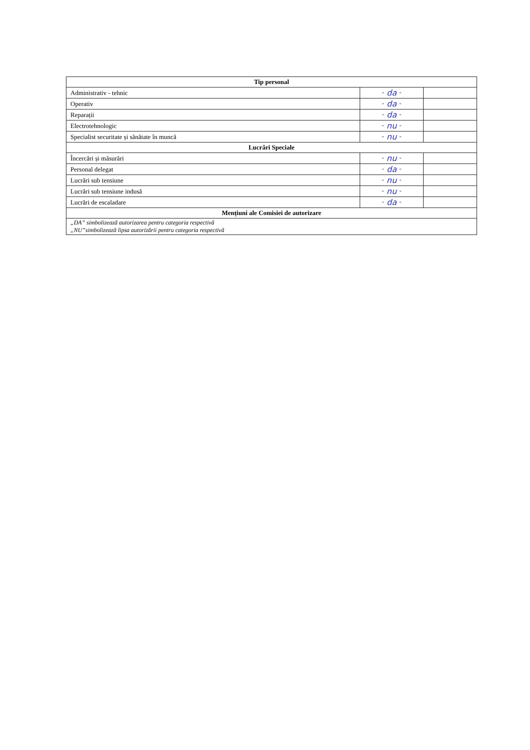| Tip personal | | |
| --- | --- | --- |
| Administrativ - tehnic | ” da ” | |
| Operativ | ” da ” | |
| Reparații | ” da ” | |
| Electrotehnologic | ” nu ” | |
| Specialist securitate și sănătate în muncă | ” nu ” | |
| Lucrări Speciale | | |
| Încercări și măsurări | ” nu ” | |
| Personal delegat | ” da ” | |
| Lucrări sub tensiune | ” nu ” | |
| Lucrări sub tensiune indusă | ” nu ” | |
| Lucrări de escaladare | ” da ” | |
| Mențiuni ale Comisiei de autorizare | | |
| „DA” simbolizează autorizarea pentru categoria respectivă „NU”simbolizează lipsa autorizării pentru categoria respectivă | | |